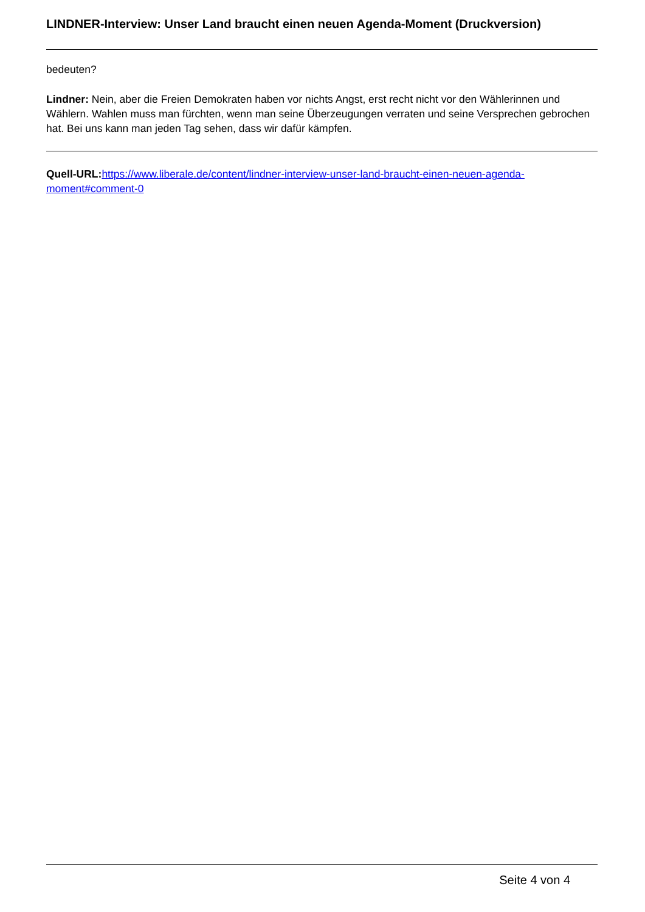LINDNER-Interview: Unser Land braucht einen neuen Agenda-Moment (Druckversion)
bedeuten?
Lindner: Nein, aber die Freien Demokraten haben vor nichts Angst, erst recht nicht vor den Wählerinnen und Wählern. Wahlen muss man fürchten, wenn man seine Überzeugungen verraten und seine Versprechen gebrochen hat. Bei uns kann man jeden Tag sehen, dass wir dafür kämpfen.
Quell-URL: https://www.liberale.de/content/lindner-interview-unser-land-braucht-einen-neuen-agenda-moment#comment-0
Seite 4 von 4